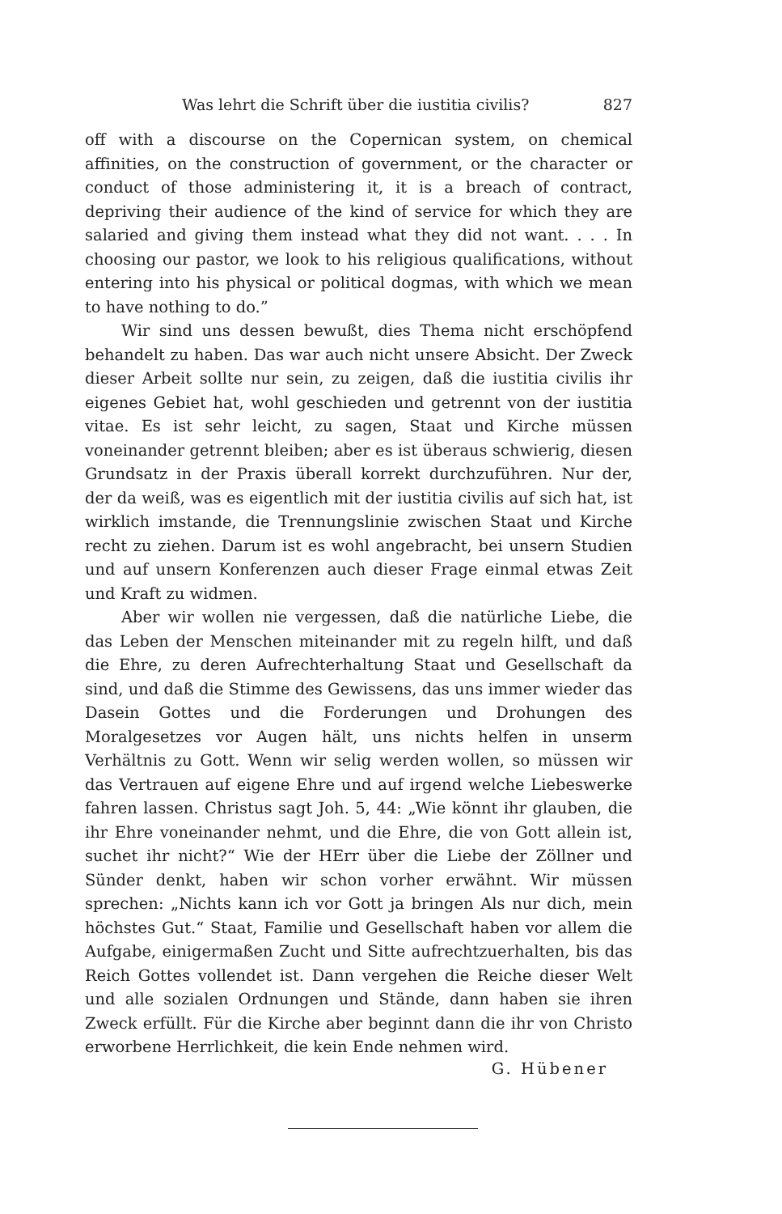Was lehrt die Schrift über die iustitia civilis? 827
off with a discourse on the Copernican system, on chemical affinities, on the construction of government, or the character or conduct of those administering it, it is a breach of contract, depriving their audience of the kind of service for which they are salaried and giving them instead what they did not want. . . . In choosing our pastor, we look to his religious qualifications, without entering into his physical or political dogmas, with which we mean to have nothing to do.”
Wir sind uns dessen bewußt, dies Thema nicht erschöpfend behandelt zu haben. Das war auch nicht unsere Absicht. Der Zweck dieser Arbeit sollte nur sein, zu zeigen, daß die iustitia civilis ihr eigenes Gebiet hat, wohl geschieden und getrennt von der iustitia vitae. Es ist sehr leicht, zu sagen, Staat und Kirche müssen voneinander getrennt bleiben; aber es ist überaus schwierig, diesen Grundsatz in der Praxis überall korrekt durchzuführen. Nur der, der da weiß, was es eigentlich mit der iustitia civilis auf sich hat, ist wirklich imstande, die Trennungslinie zwischen Staat und Kirche recht zu ziehen. Darum ist es wohl angebracht, bei unsern Studien und auf unsern Konferenzen auch dieser Frage einmal etwas Zeit und Kraft zu widmen.
Aber wir wollen nie vergessen, daß die natürliche Liebe, die das Leben der Menschen miteinander mit zu regeln hilft, und daß die Ehre, zu deren Aufrechterhaltung Staat und Gesellschaft da sind, und daß die Stimme des Gewissens, das uns immer wieder das Dasein Gottes und die Forderungen und Drohungen des Moralgesetzes vor Augen hält, uns nichts helfen in unserm Verhältnis zu Gott. Wenn wir selig werden wollen, so müssen wir das Vertrauen auf eigene Ehre und auf irgend welche Liebeswerke fahren lassen. Christus sagt Joh. 5, 44: „Wie könnt ihr glauben, die ihr Ehre voneinander nehmt, und die Ehre, die von Gott allein ist, suchet ihr nicht?“ Wie der HErr über die Liebe der Zöllner und Sünder denkt, haben wir schon vorher erwähnt. Wir müssen sprechen: „Nichts kann ich vor Gott ja bringen Als nur dich, mein höchstes Gut.“ Staat, Familie und Gesellschaft haben vor allem die Aufgabe, einigermaßen Zucht und Sitte aufrechtzuerhalten, bis das Reich Gottes vollendet ist. Dann vergehen die Reiche dieser Welt und alle sozialen Ordnungen und Stände, dann haben sie ihren Zweck erfüllt. Für die Kirche aber beginnt dann die ihr von Christo erworbene Herrlichkeit, die kein Ende nehmen wird.
G. Hübener